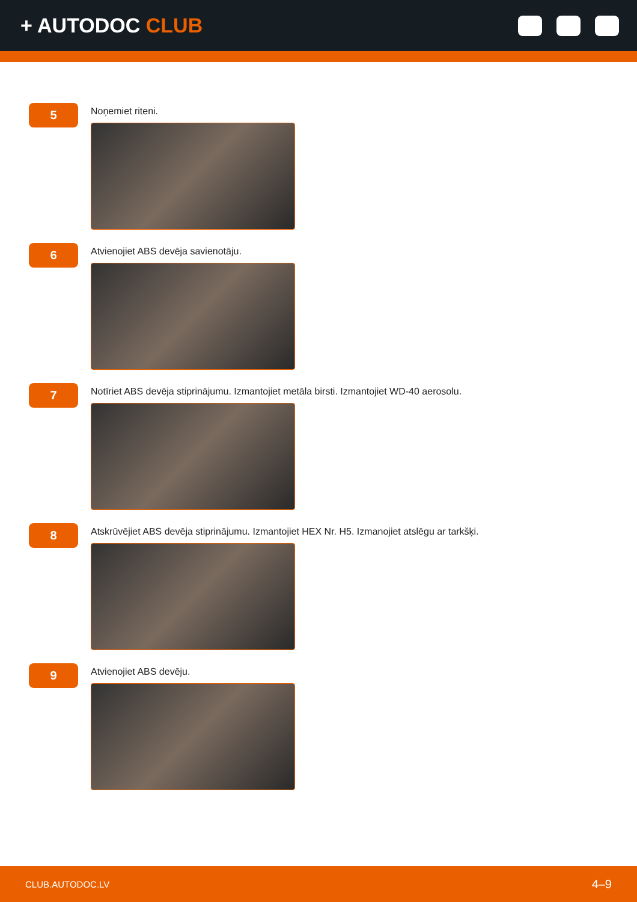+ AUTODOC CLUB
5
Noņemiet riteni.
6
Atvienojiet ABS devēja savienotāju.
7
Notīriet ABS devēja stiprinājumu. Izmantojiet metāla birsti. Izmantojiet WD-40 aerosolu.
8
Atskrūvējiet ABS devēja stiprinājumu. Izmantojiet HEX Nr. H5. Izmanojiet atslēgu ar tarkšķi.
9
Atvienojiet ABS devēju.
CLUB.AUTODOC.LV 4–9